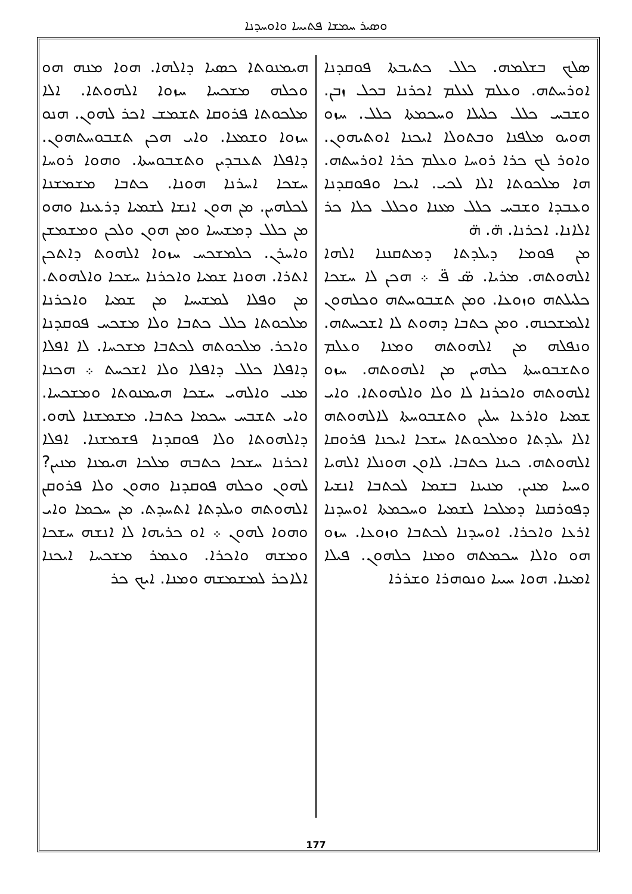ܘܣܝܪ ܚܡܫܐ ܦܬܝܚܐ ܘܐܘܚܕܢܐ
ܣܠܟ ܒܫܠܡܗ. ܟܠܠ ܟܬܝܒܬܐ ܦܘܩܕܢܐ ܐܘܪܚܬܗ. ܘܥܠܡ ܠܥܠܡ ܐܟܪܢܐ ܒܟܠ ܙܒܢ. ܘܫܒܚ ܟܠܠ ܟܠܝܠܐ ܘܚܟܡܬܐ ܟܠܠ. ܚܙܘ ܗܘܝܘ ܡܠܦܢܐ ܘܒܬܘܠܐ ܐܝܟܢܐ ܐܘܬܝܗܘܢ. ܘܐܘܪ ܠܟ ܟܪܐ ܪܘܚܐ ܘܥܠܡ ܟܪܐ ܐܘܪܚܬܗ. ܗܐ ܡܠܟܘܬܐ ܐܠܐ ܠܟܝ. ܐܝܟܐ ܘܦܘܩܕܢܐ ܘܥܒܕܐ ܘܫܒܚ ܟܠܠ ܡܥܢܐ ܘܟܠܠ ܟܠܐ ܟܪ ܐܠܐܢܐ. ܐܟܪܢܐ. ܗ̈. ܗ̈
ܡܢ ܦܘܡܐ ܕܝܠܕܬܐ ܕܡܬܩܢܢܐ ܐܠܗܐ ܐܠܗܘܬܗ. ܡܪܝܐ. ܣ̈ ܦ̈ ܀ ܗܟܢ ܠܐ ܚܫܟܐ ܟܠܝܠܬܗ ܘܙܘܥܐ. ܘܡܢ ܬܫܒܘܚܬܗ ܘܟܠܗܘܢ ܐܠܡܫܟܢܗ. ܘܡܢ ܟܬܒܐ ܕܗܘܬ ܠܐ ܐܫܟܚܬܗ. ܘܢܦܠܗ ܡܢ ܐܠܗܘܬܗ ܘܡܢܐ ܘܥܠܡ ܘܬܫܒܘܚܬܐ ܟܠܗܝܢ ܡܢ ܐܠܗܘܬܗ. ܚܙܘ ܐܠܗܘܬܗ ܘܐܟܪܢܐ ܠܐ ܘܠܐ ܘܐܠܗܘܬܐ. ܘܐܝ ܫܡܝܐ ܘܐܪܥܐ ܚܠܝܢ ܘܬܫܒܘܚܬܐ ܠܐܠܗܘܬܗ ܐܠܐ ܝܠܕܬܐ ܘܡܠܟܘܬܐ ܚܫܟܐ ܐܝܟܢܐ ܦܪܘܩܐ ܐܠܗܘܬܗ. ܟܝܢܐ ܟܬܒܐ. ܠܐܘܢ ܗܘܢܠܐ ܐܠܗܝܐ ܘܚܝܐ ܡܢܝܢ. ܡܢܝܢܐ ܒܫܡܐ ܠܟܬܒܐ ܐܢܫܝܐ ܕܦܘܪܩܢܐ ܕܡܠܟܐ ܠܫܡܝܐ ܘܚܟܡܬܐ ܐܘܚܕܢܐ ܐܪܥܐ ܘܐܟܪܐ. ܐܘܚܕܢܐ ܠܟܬܒܐ ܘܙܘܥܐ. ܚܙܘ ܗܘ ܘܐܠܐ ܚܟܡܬܗ ܘܡܢܐ ܟܠܗܘܢ. ܦܝܠܐ ܐܡܝܢܐ. ܗܘܐ ܚܝܝܐ ܘܢܘܗܪܐ ܘܫܪܪܐ
ܗܝܡܢܘܬܐ ܟܣܝܐ ܕܐܠܗܐ. ܗܘܐ ܡܢܗ ܗܘ ܘܟܠܗ ܡܫܟܚܐ ܚܙܘܐ ܐܠܗܘܬܐ. ܐܠܐ ܡܠܟܘܬܐ ܦܪܘܩܐ ܬܫܡܫ ܐܟܪ ܠܗܘܢ. ܗܢܘ ܚܙܘܐ ܘܫܡܥܐ. ܘܐܝ ܗܟܢ ܬܫܒܘܚܬܗܘܢ. ܕܐܦܠܐ ܬܥܒܕܝܢ ܘܬܫܒܘܚܬܐ. ܘܗܘܐ ܪܘܚܐ ܚܫܟܐ ܐܚܪܢܐ ܗܘܢܐ. ܟܬܒܐ ܡܫܡܫܢܐ ܠܟܠܗܝܢ. ܡܢ ܗܘܢ ܐܢܫܐ ܠܫܡܝܐ ܕܪܥܝܢܐ ܘܗܘ ܡܢ ܟܠܠ ܕܡܫܝܚܐ ܘܡܢ ܗܘܢ ܘܠܟܢ ܘܡܫܡܫܢ ܘܐܚܪܢ. ܟܠܡܫܟܚ ܚܙܘܐ ܐܠܗܘܬ ܕܐܬܟܢ ܐܬܪܐ. ܗܘܢܐ ܫܡܝܐ ܘܐܟܪܢܐ ܚܫܟܐ ܘܐܠܗܘܬ. ܡܢ ܘܦܠܐ ܠܡܫܝܚܐ ܡܢ ܫܡܝܐ ܘܐܟܪܢܐ ܡܠܟܘܬܐ ܟܠܠ ܟܬܒܐ ܘܠܐ ܡܫܟܚ ܦܘܩܕܢܐ ܘܐܟܪ. ܡܠܟܘܬܗ ܠܟܬܒܐ ܡܫܟܚܐ. ܠܐ ܐܦܠܐ ܕܐܦܠܐ ܟܠܠ ܕܐܦܠܐ ܘܠܐ ܐܫܟܚܬ ܀ ܗܟܢܐ ܡܢܝ ܘܐܠܗܝ ܚܫܟܐ ܗܝܡܢܘܬܐ ܘܡܫܟܚܐ. ܘܐܝ ܬܫܒܚ ܚܟܡܐ ܟܬܒܐ. ܡܫܡܫܢܐ ܠܗܘ. ܕܐܠܗܘܬܐ ܘܠܐ ܦܘܩܕܢܐ ܦܫܡܫܢܐ. ܐܦܠܐ ܐܟܪܢܐ ܚܫܟܐ ܟܬܒܗ ܡܠܟܐ ܗܝܡܢܐ ܡܢܝܢ? ܠܗܘܢ ܘܟܠܗ ܦܘܩܕܢܐ ܘܗܘܢ ܘܠܐ ܦܪܘܩܢ ܐܠܗܘܬܗ ܘܝܠܕܬܐ ܐܬܚܕܬ. ܡܢ ܚܟܡܐ ܘܐܝ ܘܗܘܐ ܠܗܘܢ ܀ ܐܘ ܟܪܝܗܐ ܠܐ ܐܢܫܗ ܚܫܟܐ ܘܡܫܗ ܘܐܟܪܐ. ܘܥܡܪ ܡܫܟܚܐ ܐܝܟܢܐ ܐܠܐܟܪ ܠܡܫܡܫܗ ܘܡܢܐ. ܐܝܟ ܟܪ
177